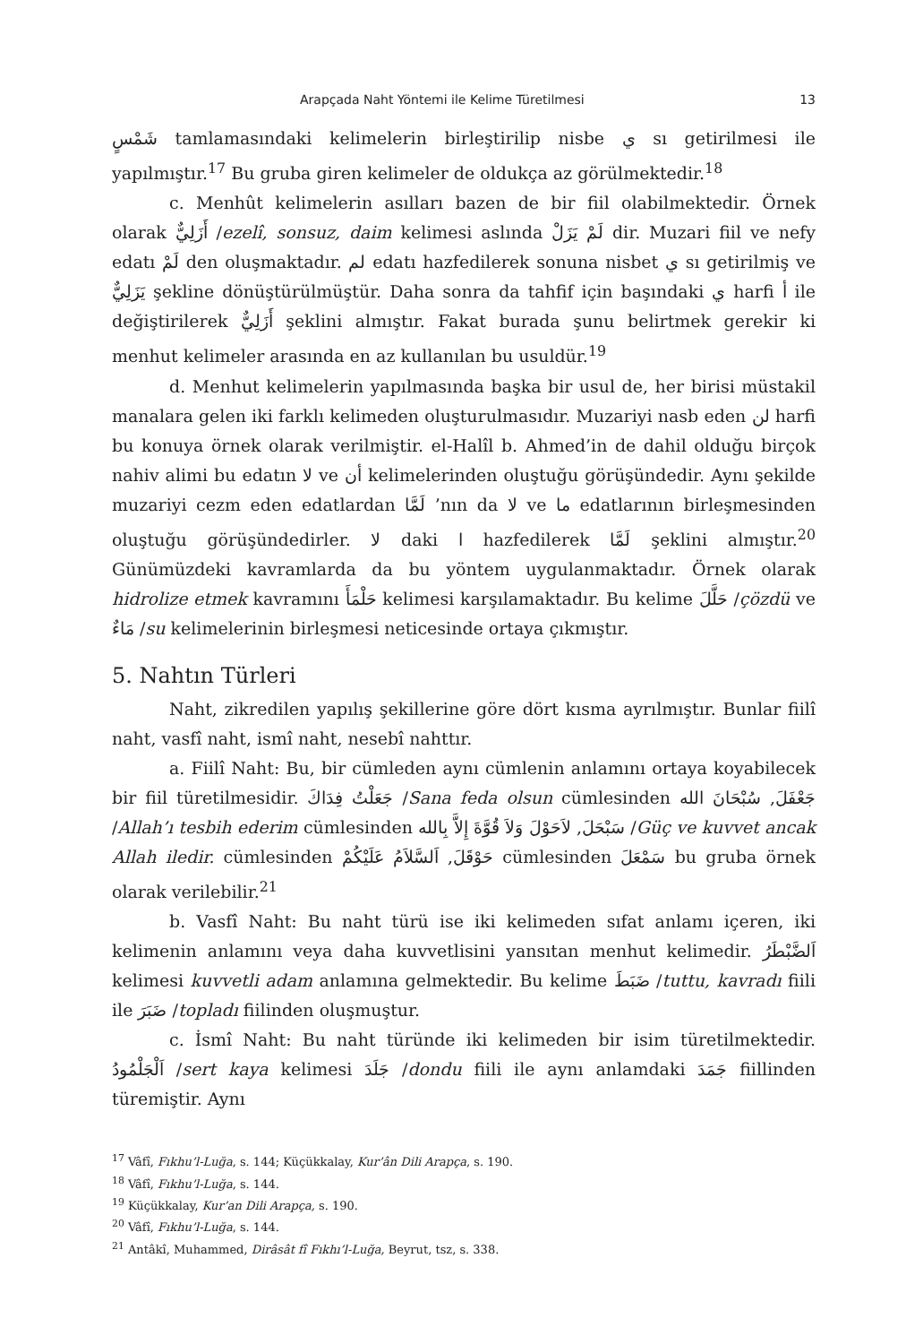Arapçada Naht Yöntemi ile Kelime Türetilmesi 13
شَمْسٍ tamlamasındaki kelimelerin birleştirilip nisbe ي sı getirilmesi ile yapılmıştır.<sup>17</sup> Bu gruba giren kelimeler de oldukça az görülmektedir.<sup>18</sup>
c. Menhût kelimelerin asılları bazen de bir fiil olabilmektedir. Örnek olarak أَزَلِيٌّ /ezelî, sonsuz, daim kelimesi aslında لَمْ يَزَلْ dir. Muzari fiil ve nefy edatı لَمْ den oluşmaktadır. لم edatı hazfedilerek sonuna nisbet ي sı getirilmiş ve يَزَلِيٌّ şekline dönüştürülmüştür. Daha sonra da tahfif için başındaki ي harfi أ ile değiştirilerek أَزَلِيٌّ şeklini almıştır. Fakat burada şunu belirtmek gerekir ki menhut kelimeler arasında en az kullanılan bu usuldür.<sup>19</sup>
d. Menhut kelimelerin yapılmasında başka bir usul de, her birisi müstakil manalara gelen iki farklı kelimeden oluşturulmasıdır. Muzariyi nasb eden لن harfi bu konuya örnek olarak verilmiştir. el-Halîl b. Ahmed’in de dahil olduğu birçok nahiv alimi bu edatın لا ve أن kelimelerinden oluştuğu görüşündedir. Aynı şekilde muzariyi cezm eden edatlardan لَمَّا ’nın da لا ve ما edatlarının birleşmesinden oluştuğu görüşündedirler. لا daki ا hazfedilerek لَمَّا şeklini almıştır.<sup>20</sup> Günümüzdeki kavramlarda da bu yöntem uygulanmaktadır. Örnek olarak hidrolize etmek kavramını حَلْمَأَ kelimesi karşılamaktadır. Bu kelime حَلَّلَ /çözdü ve مَاءٌ /su kelimelerinin birleşmesi neticesinde ortaya çıkmıştır.
5. Nahtın Türleri
Naht, zikredilen yapılış şekillerine göre dört kısma ayrılmıştır. Bunlar fiilî naht, vasfî naht, ismî naht, nesebî nahttır.
a. Fiilî Naht: Bu, bir cümleden aynı cümlenin anlamını ortaya koyabilecek bir fiil türetilmesidir. جَعَلْتُ فِدَاكَ /Sana feda olsun cümlesinden جَعْفَلَ, سُبْحَانَ الله /Allah’ı tesbih ederim cümlesinden سَبْحَلَ, لاَحَوْلَ وَلاَ قُوَّةَ إِلاَّ بِالله /Güç ve kuvvet ancak Allah iledir. cümlesinden حَوْقَلَ, اَلسَّلاَمُ عَلَيْكُمْ cümlesinden سَمْعَلَ bu gruba örnek olarak verilebilir.<sup>21</sup>
b. Vasfî Naht: Bu naht türü ise iki kelimeden sıfat anlamı içeren, iki kelimenin anlamını veya daha kuvvetlisini yansıtan menhut kelimedir. اَلضَّبْطَرُ kelimesi kuvvetli adam anlamına gelmektedir. Bu kelime ضَبَطَ /tuttu, kavradı fiili ile ضَبَرَ /topladı fiilinden oluşmuştur.
c. İsmî Naht: Bu naht türünde iki kelimeden bir isim türetilmektedir. اَلْجَلْمُودُ /sert kaya kelimesi جَلَدَ /dondu fiili ile aynı anlamdaki جَمَدَ fiillinden türemiştir. Aynı
<sup>17</sup> Vâfî, Fıkhu’l-Luğa, s. 144; Küçükkalay, Kur’ân Dili Arapça, s. 190.
<sup>18</sup> Vâfî, Fıkhu’l-Luğa, s. 144.
<sup>19</sup> Küçükkalay, Kur’an Dili Arapça, s. 190.
<sup>20</sup> Vâfî, Fıkhu’l-Luğa, s. 144.
<sup>21</sup> Antâkî, Muhammed, Dirâsât fî Fıkhı’l-Luğa, Beyrut, tsz, s. 338.